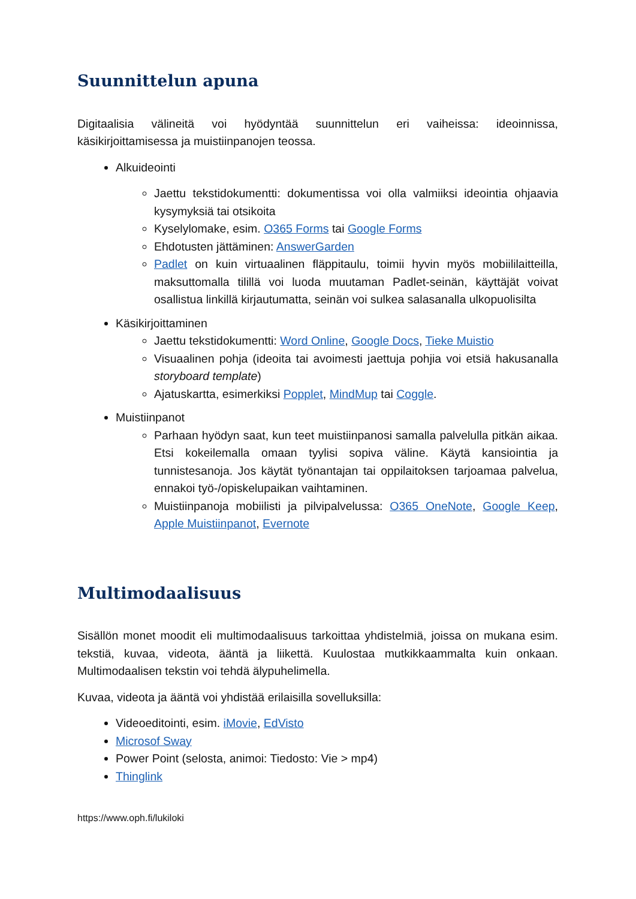Suunnittelun apuna
Digitaalisia välineitä voi hyödyntää suunnittelun eri vaiheissa: ideoinnissa, käsikirjoittamisessa ja muistiinpanojen teossa.
Alkuideointi
Jaettu tekstidokumentti: dokumentissa voi olla valmiiksi ideointia ohjaavia kysymyksiä tai otsikoita
Kyselylomake, esim. O365 Forms tai Google Forms
Ehdotusten jättäminen: AnswerGarden
Padlet on kuin virtuaalinen fläppitaulu, toimii hyvin myös mobiililaitteilla, maksuttomalla tilillä voi luoda muutaman Padlet-seinän, käyttäjät voivat osallistua linkillä kirjautumatta, seinän voi sulkea salasanalla ulkopuolisilta
Käsikirjoittaminen
Jaettu tekstidokumentti: Word Online, Google Docs, Tieke Muistio
Visuaalinen pohja (ideoita tai avoimesti jaettuja pohjia voi etsiä hakusanalla storyboard template)
Ajatuskartta, esimerkiksi Popplet, MindMup tai Coggle.
Muistiinpanot
Parhaan hyödyn saat, kun teet muistiinpanosi samalla palvelulla pitkän aikaa. Etsi kokeilemalla omaan tyylisi sopiva väline. Käytä kansiointia ja tunnistesanoja. Jos käytät työnantajan tai oppilaitoksen tarjoamaa palvelua, ennakoi työ-/opiskelupaikan vaihtaminen.
Muistiinpanoja mobiilisti ja pilvipalvelussa: O365 OneNote, Google Keep, Apple Muistiinpanot, Evernote
Multimodaalisuus
Sisällön monet moodit eli multimodaalisuus tarkoittaa yhdistelmiä, joissa on mukana esim. tekstiä, kuvaa, videota, ääntä ja liikettä. Kuulostaa mutkikkaammalta kuin onkaan. Multimodaalisen tekstin voi tehdä älypuhelimella.
Kuvaa, videota ja ääntä voi yhdistää erilaisilla sovelluksilla:
Videoeditointi, esim. iMovie, EdVisto
Microsof Sway
Power Point (selosta, animoi: Tiedosto: Vie > mp4)
Thinglink
https://www.oph.fi/lukiloki